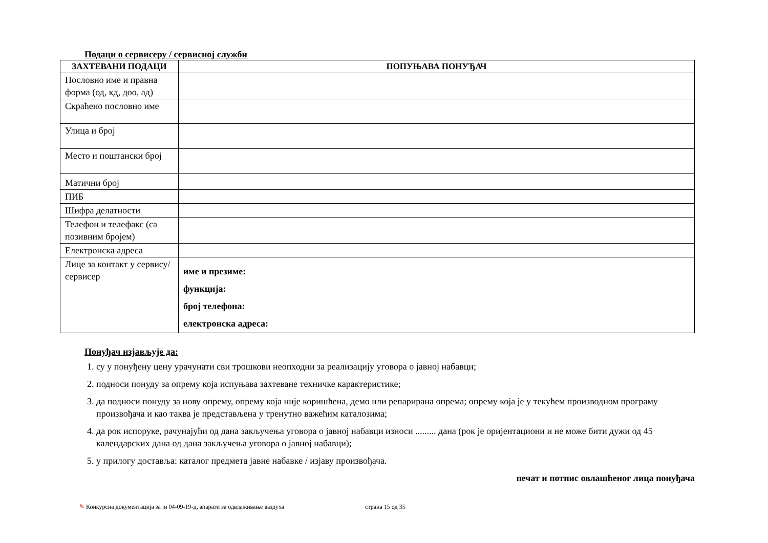Подаци о сервисеру / сервисној служби
| ЗАХТЕВАНИ ПОДАЦИ | ПОПУЊАВА ПОНУЂАЧ |
| --- | --- |
| Пословно име и правна форма (од, кд, доо, ад) | |
| Скраћено пословно име | |
| Улица и број | |
| Место и поштански број | |
| Матични број | |
| ПИБ | |
| Шифра делатности | |
| Телефон и телефакс (са позивним бројем) | |
| Електронска адреса | |
| Лице за контакт у сервису/сервисер | име и презиме: функција: број телефона: електронска адреса: |
Понуђач изјављује да:
1. су у понуђену цену урачунати сви трошкови неопходни за реализацију уговора о јавној набавци;
2. подноси понуду за опрему која испуњава захтеване техничке карактеристике;
3. да подноси понуду за нову опрему, опрему која није коришћена, демо или репарирана опрема; опрему која је у текућем производном програму произвођача и као таква је представљена у тренутно важећим каталозима;
4. да рок испоруке, рачунајући од дана закључења уговора о јавној набавци износи ......... дана (рок је оријентациони и не може бити дужи од 45 календарских дана од дана закључења уговора о јавној набавци);
5. у прилогу доставља: каталог предмета јавне набавке / изјаву произвођача.
печат и потпис овлашћеног лица понуђача
✎ Конкурсна документација за јн 04-09-19-д, апарати за одвлаживање ваздуха страна 15 од 35